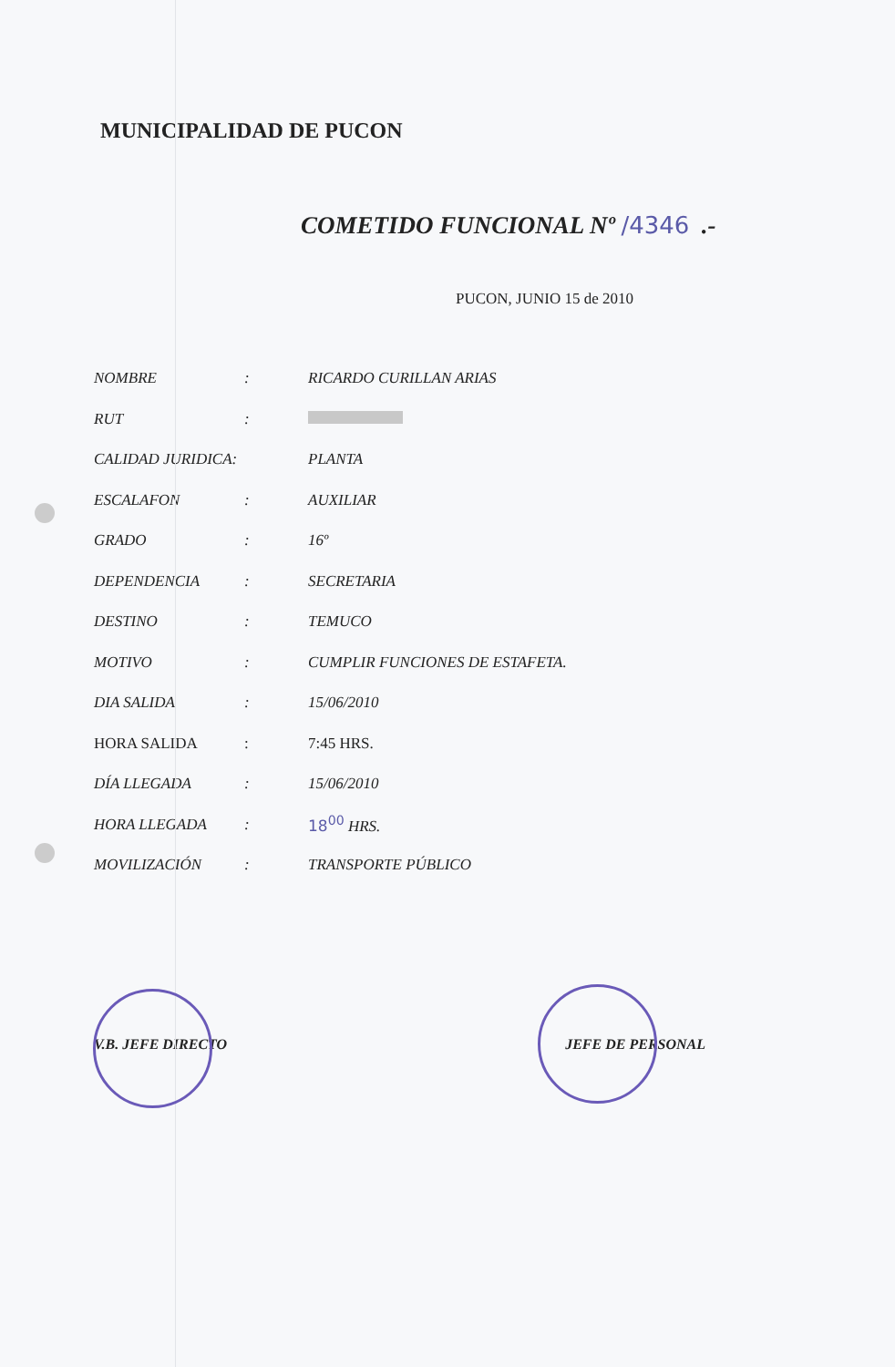MUNICIPALIDAD DE PUCON
COMETIDO FUNCIONAL Nº /4346 .-
PUCON, JUNIO 15 de 2010
| NOMBRE | : | RICARDO CURILLAN ARIAS |
| RUT | : | |
| CALIDAD JURIDICA: | | PLANTA |
| ESCALAFON | : | AUXILIAR |
| GRADO | : | 16º |
| DEPENDENCIA | : | SECRETARIA |
| DESTINO | : | TEMUCO |
| MOTIVO | : | CUMPLIR FUNCIONES DE ESTAFETA. |
| DIA SALIDA | : | 15/06/2010 |
| HORA SALIDA | : | 7:45 HRS. |
| DÍA LLEGADA | : | 15/06/2010 |
| HORA LLEGADA | : | 18<sup>00</sup> HRS. |
| MOVILIZACIÓN | : | TRANSPORTE PÚBLICO |
V.B. JEFE DIRECTO JEFE DE PERSONAL